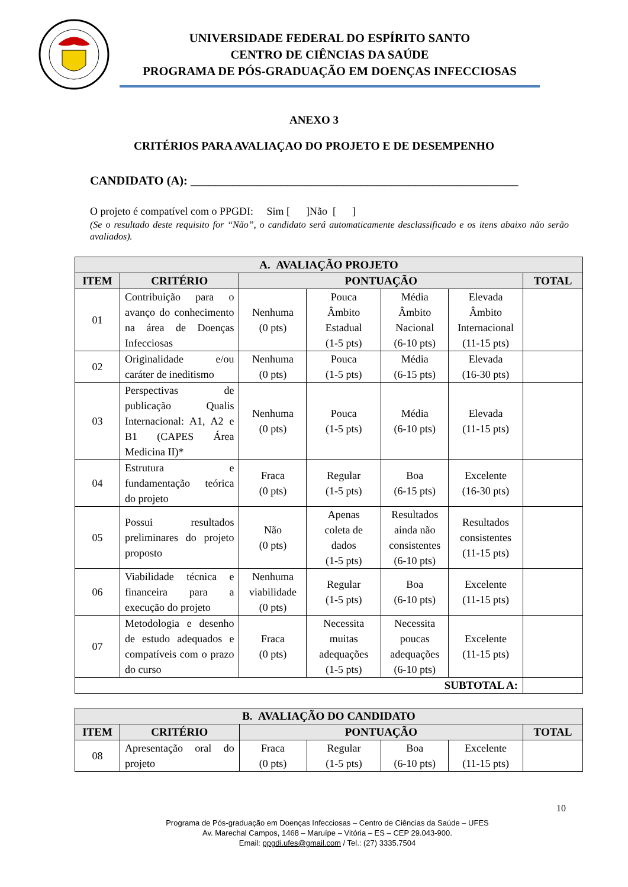UNIVERSIDADE FEDERAL DO ESPÍRITO SANTO
CENTRO DE CIÊNCIAS DA SAÚDE
PROGRAMA DE PÓS-GRADUAÇÃO EM DOENÇAS INFECCIOSAS
ANEXO 3
CRITÉRIOS PARA AVALIAÇAO DO PROJETO E DE DESEMPENHO
CANDIDATO (A): ______________________________________________________
O projeto é compatível com o PPGDI: Sim [ ]Não [ ]
(Se o resultado deste requisito for “Não”, o candidato será automaticamente desclassificado e os itens abaixo não serão avaliados).
| A. AVALIAÇÃO PROJETO | | | | | | |
| --- | --- | --- | --- | --- | --- | --- |
| ITEM | CRITÉRIO | PONTUAÇÃO | | | | TOTAL |
| 01 | Contribuição para o avanço do conhecimento na área de Doenças Infecciosas | Nenhuma (0 pts) | Pouca Âmbito Estadual (1-5 pts) | Média Âmbito Nacional (6-10 pts) | Elevada Âmbito Internacional (11-15 pts) | |
| 02 | Originalidade e/ou caráter de ineditismo | Nenhuma (0 pts) | Pouca (1-5 pts) | Média (6-15 pts) | Elevada (16-30 pts) | |
| 03 | Perspectivas de publicação Qualis Internacional: A1, A2 e B1 (CAPES Área Medicina II)* | Nenhuma (0 pts) | Pouca (1-5 pts) | Média (6-10 pts) | Elevada (11-15 pts) | |
| 04 | Estrutura e fundamentação teórica do projeto | Fraca (0 pts) | Regular (1-5 pts) | Boa (6-15 pts) | Excelente (16-30 pts) | |
| 05 | Possui resultados preliminares do projeto proposto | Não (0 pts) | Apenas coleta de dados (1-5 pts) | Resultados ainda não consistentes (6-10 pts) | Resultados consistentes (11-15 pts) | |
| 06 | Viabilidade técnica e financeira para a execução do projeto | Nenhuma viabilidade (0 pts) | Regular (1-5 pts) | Boa (6-10 pts) | Excelente (11-15 pts) | |
| 07 | Metodologia e desenho de estudo adequados e compatíveis com o prazo do curso | Fraca (0 pts) | Necessita muitas adequações (1-5 pts) | Necessita poucas adequações (6-10 pts) | Excelente (11-15 pts) | |
| SUBTOTAL A: | | | | | | |
| B. AVALIAÇÃO DO CANDIDATO | | | | | | |
| --- | --- | --- | --- | --- | --- | --- |
| ITEM | CRITÉRIO | PONTUAÇÃO | | | | TOTAL |
| 08 | Apresentação oral do projeto | Fraca (0 pts) | Regular (1-5 pts) | Boa (6-10 pts) | Excelente (11-15 pts) | |
10
Programa de Pós-graduação em Doenças Infecciosas – Centro de Ciências da Saúde – UFES
Av. Marechal Campos, 1468 – Maruípe – Vitória – ES – CEP 29.043-900.
Email: ppgdi.ufes@gmail.com / Tel.: (27) 3335.7504